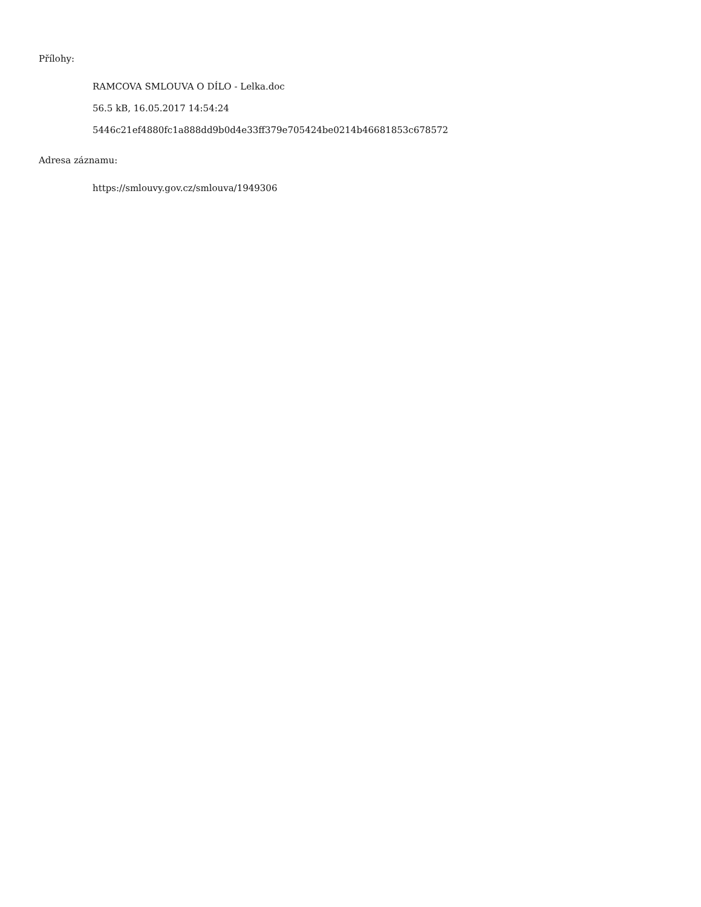Přílohy:
RAMCOVA SMLOUVA O DÍLO - Lelka.doc
56.5 kB, 16.05.2017 14:54:24
5446c21ef4880fc1a888dd9b0d4e33ff379e705424be0214b46681853c678572
Adresa záznamu:
https://smlouvy.gov.cz/smlouva/1949306